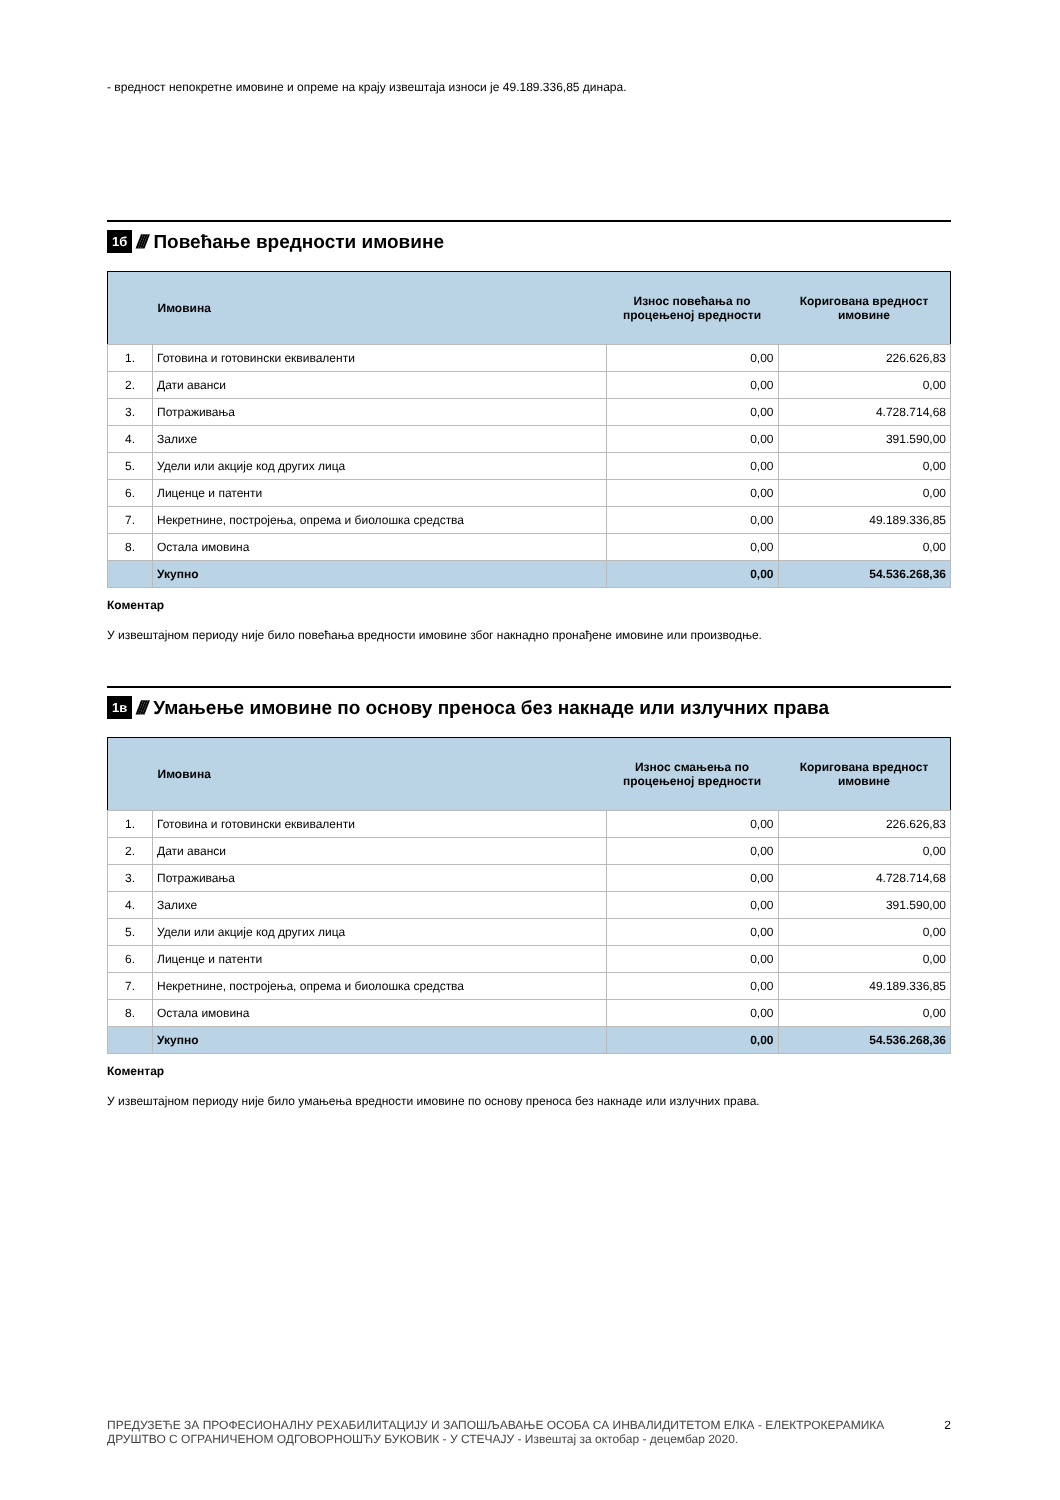- вредност непокретне имовине и опреме на крају извештаја износи је 49.189.336,85 динара.
1б //// Повећање вредности имовине
| | Имовина | Износ повећања по процењеној вредности | Коригована вредност имовине |
| --- | --- | --- | --- |
| 1. | Готовина и готовински еквиваленти | 0,00 | 226.626,83 |
| 2. | Дати аванси | 0,00 | 0,00 |
| 3. | Потраживања | 0,00 | 4.728.714,68 |
| 4. | Залихе | 0,00 | 391.590,00 |
| 5. | Удели или акције код других лица | 0,00 | 0,00 |
| 6. | Лиценце и патенти | 0,00 | 0,00 |
| 7. | Некретнине, постројења, опрема и биолошка средства | 0,00 | 49.189.336,85 |
| 8. | Остала имовина | 0,00 | 0,00 |
| | Укупно | 0,00 | 54.536.268,36 |
Коментар
У извештајном периоду није било повећања вредности имовине због накнадно пронађене имовине или производње.
1в //// Умањење имовине по основу преноса без накнаде или излучних права
| | Имовина | Износ смањења по процењеној вредности | Коригована вредност имовине |
| --- | --- | --- | --- |
| 1. | Готовина и готовински еквиваленти | 0,00 | 226.626,83 |
| 2. | Дати аванси | 0,00 | 0,00 |
| 3. | Потраживања | 0,00 | 4.728.714,68 |
| 4. | Залихе | 0,00 | 391.590,00 |
| 5. | Удели или акције код других лица | 0,00 | 0,00 |
| 6. | Лиценце и патенти | 0,00 | 0,00 |
| 7. | Некретнине, постројења, опрема и биолошка средства | 0,00 | 49.189.336,85 |
| 8. | Остала имовина | 0,00 | 0,00 |
| | Укупно | 0,00 | 54.536.268,36 |
Коментар
У извештајном периоду није било умањења вредности имовине по основу преноса без накнаде или излучних права.
ПРЕДУЗЕЋЕ ЗА ПРОФЕСИОНАЛНУ РЕХАБИЛИТАЦИЈУ И ЗАПОШЉАВАЊЕ ОСОБА СА ИНВАЛИДИТЕТОМ ЕЛКА - ЕЛЕКТРОКЕРАМИКА
ДРУШТВО С ОГРАНИЧЕНОМ ОДГОВОРНОШЋУ БУКОВИК - У СТЕЧАЈУ - Извештај за октобар - децембар 2020.
2